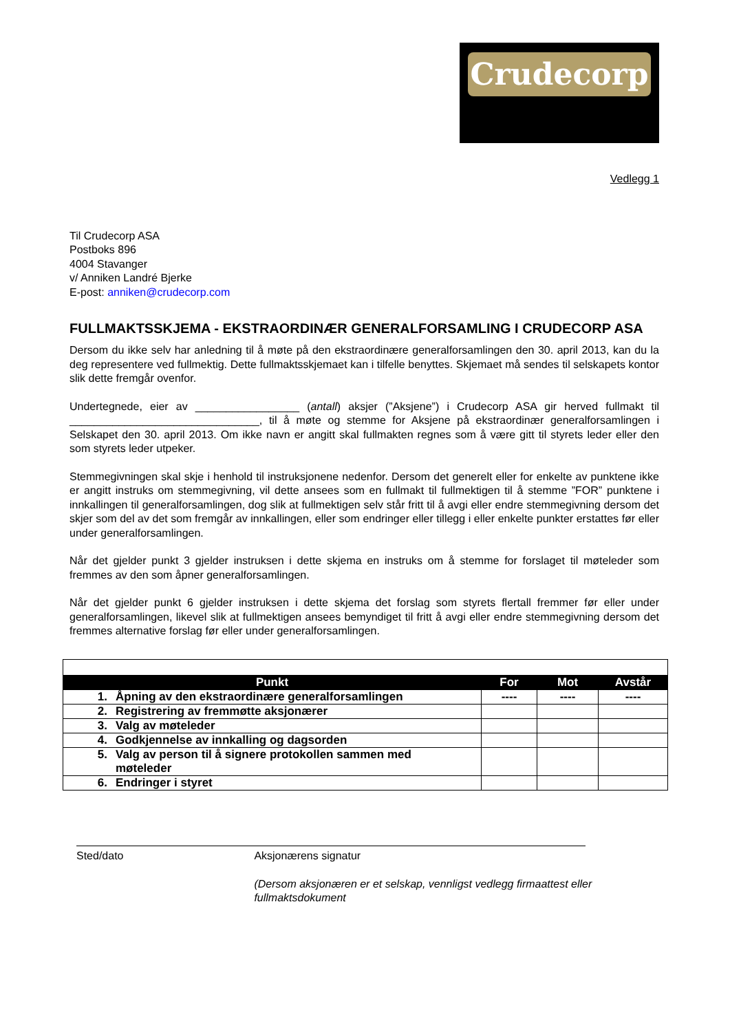Crudecorp
Vedlegg 1
Til Crudecorp ASA
Postboks 896
4004 Stavanger
v/ Anniken Landré Bjerke
E-post: anniken@crudecorp.com
FULLMAKTSSKJEMA - EKSTRAORDINÆR GENERALFORSAMLING I CRUDECORP ASA
Dersom du ikke selv har anledning til å møte på den ekstraordinære generalforsamlingen den 30. april 2013, kan du la deg representere ved fullmektig. Dette fullmaktsskjemaet kan i tilfelle benyttes. Skjemaet må sendes til selskapets kontor slik dette fremgår ovenfor.
Undertegnede, eier av _________________ (antall) aksjer (”Aksjene”) i Crudecorp ASA gir herved fullmakt til _______________________________, til å møte og stemme for Aksjene på ekstraordinær generalforsamlingen i Selskapet den 30. april 2013. Om ikke navn er angitt skal fullmakten regnes som å være gitt til styrets leder eller den som styrets leder utpeker.
Stemmegivningen skal skje i henhold til instruksjonene nedenfor. Dersom det generelt eller for enkelte av punktene ikke er angitt instruks om stemmegivning, vil dette ansees som en fullmakt til fullmektigen til å stemme ”FOR” punktene i innkallingen til generalforsamlingen, dog slik at fullmektigen selv står fritt til å avgi eller endre stemmegivning dersom det skjer som del av det som fremgår av innkallingen, eller som endringer eller tillegg i eller enkelte punkter erstattes før eller under generalforsamlingen.
Når det gjelder punkt 3 gjelder instruksen i dette skjema en instruks om å stemme for forslaget til møteleder som fremmes av den som åpner generalforsamlingen.
Når det gjelder punkt 6 gjelder instruksen i dette skjema det forslag som styrets flertall fremmer før eller under generalforsamlingen, likevel slik at fullmektigen ansees bemyndiget til fritt å avgi eller endre stemmegivning dersom det fremmes alternative forslag før eller under generalforsamlingen.
| Punkt | For | Mot | Avstår |
| --- | --- | --- | --- |
| 1. Åpning av den ekstraordinære generalforsamlingen | ---- | ---- | ---- |
| 2. Registrering av fremmøtte aksjonærer | | | |
| 3. Valg av møteleder | | | |
| 4. Godkjennelse av innkalling og dagsorden | | | |
| 5. Valg av person til å signere protokollen sammen med møteleder | | | |
| 6. Endringer i styret | | | |
Sted/dato Aksjonærens signatur
(Dersom aksjonæren er et selskap, vennligst vedlegg firmaattest eller fullmaktsdokument